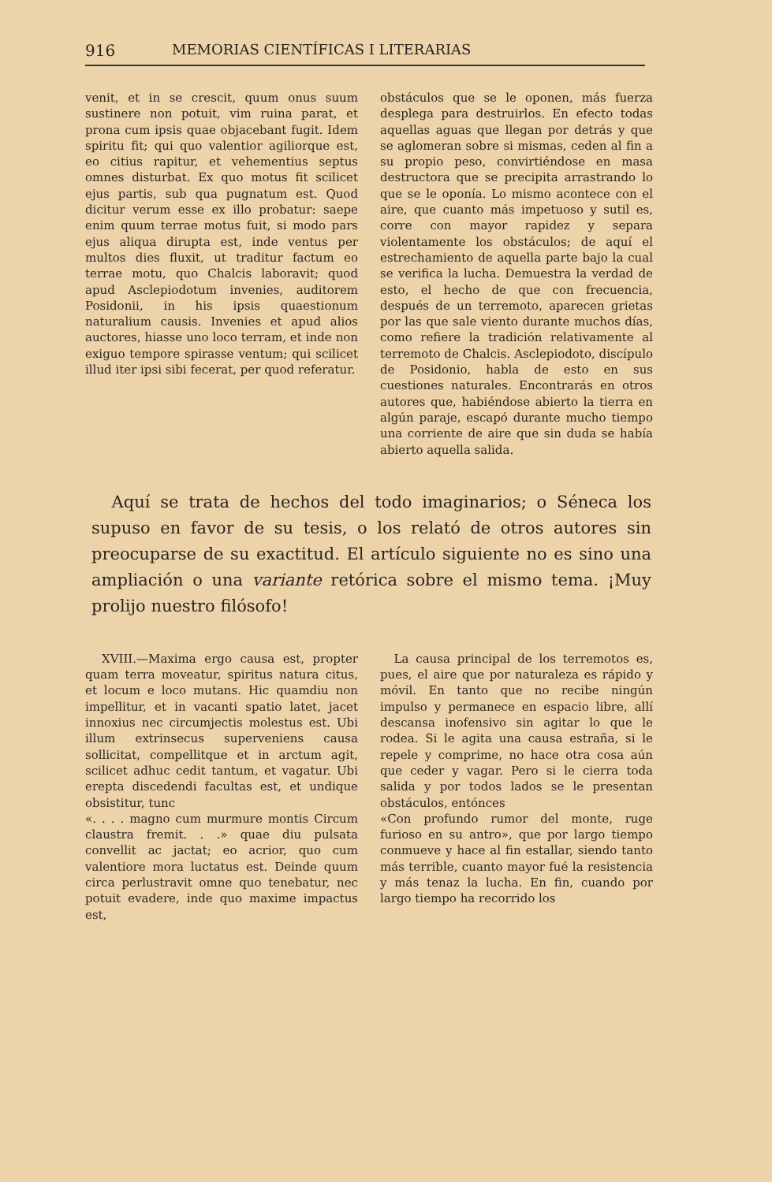916 MEMORIAS CIENTÍFICAS I LITERARIAS
venit, et in se crescit, quum onus suum sustinere non potuit, vim ruina parat, et prona cum ipsis quae objacebant fugit. Idem spiritu fit; qui quo valentior agiliorque est, eo citius rapitur, et vehementius septus omnes disturbat. Ex quo motus fit scilicet ejus partis, sub qua pugnatum est. Quod dicitur verum esse ex illo probatur: saepe enim quum terrae motus fuit, si modo pars ejus aliqua dirupta est, inde ventus per multos dies fluxit, ut traditur factum eo terrae motu, quo Chalcis laboravit; quod apud Asclepiodotum invenies, auditorem Posidonii, in his ipsis quaestionum naturalium causis. Invenies et apud alios auctores, hiasse uno loco terram, et inde non exiguo tempore spirasse ventum; qui scilicet illud iter ipsi sibi fecerat, per quod referatur.
obstáculos que se le oponen, más fuerza desplega para destruirlos. En efecto todas aquellas aguas que llegan por detrás y que se aglomeran sobre si mismas, ceden al fin a su propio peso, convirtiéndose en masa destructora que se precipita arrastrando lo que se le oponía. Lo mismo acontece con el aire, que cuanto más impetuoso y sutil es, corre con mayor rapidez y separa violentamente los obstáculos; de aquí el estrechamiento de aquella parte bajo la cual se verifica la lucha. Demuestra la verdad de esto, el hecho de que con frecuencia, después de un terremoto, aparecen grietas por las que sale viento durante muchos días, como refiere la tradición relativamente al terremoto de Chalcis. Asclepiodoto, discípulo de Posidonio, habla de esto en sus cuestiones naturales. Encontrarás en otros autores que, habiéndose abierto la tierra en algún paraje, escapó durante mucho tiempo una corriente de aire que sin duda se había abierto aquella salida.
Aquí se trata de hechos del todo imaginarios; o Séneca los supuso en favor de su tesis, o los relató de otros autores sin preocuparse de su exactitud. El artículo siguiente no es sino una ampliación o una variante retórica sobre el mismo tema. ¡Muy prolijo nuestro filósofo!
XVIII.—Maxima ergo causa est, propter quam terra moveatur, spiritus natura citus, et locum e loco mutans. Hic quamdiu non impellitur, et in vacanti spatio latet, jacet innoxius nec circumjectis molestus est. Ubi illum extrinsecus superveniens causa sollicitat, compellitque et in arctum agit, scilicet adhuc cedit tantum, et vagatur. Ubi erepta discedendi facultas est, et undique obsistitur, tunc
«. . . . magno cum murmure montis Circum claustra fremit. . .» quae diu pulsata convellit ac jactat; eo acrior, quo cum valentiore mora luctatus est. Deinde quum circa perlustravit omne quo tenebatur, nec potuit evadere, inde quo maxime impactus est,
La causa principal de los terremotos es, pues, el aire que por naturaleza es rápido y móvil. En tanto que no recibe ningún impulso y permanece en espacio libre, allí descansa inofensivo sin agitar lo que le rodea. Si le agita una causa estraña, si le repele y comprime, no hace otra cosa aún que ceder y vagar. Pero si le cierra toda salida y por todos lados se le presentan obstáculos, entónces
«Con profundo rumor del monte, ruge furioso en su antro», que por largo tiempo conmueve y hace al fin estallar, siendo tanto más terrible, cuanto mayor fué la resistencia y más tenaz la lucha. En fin, cuando por largo tiempo ha recorrido los